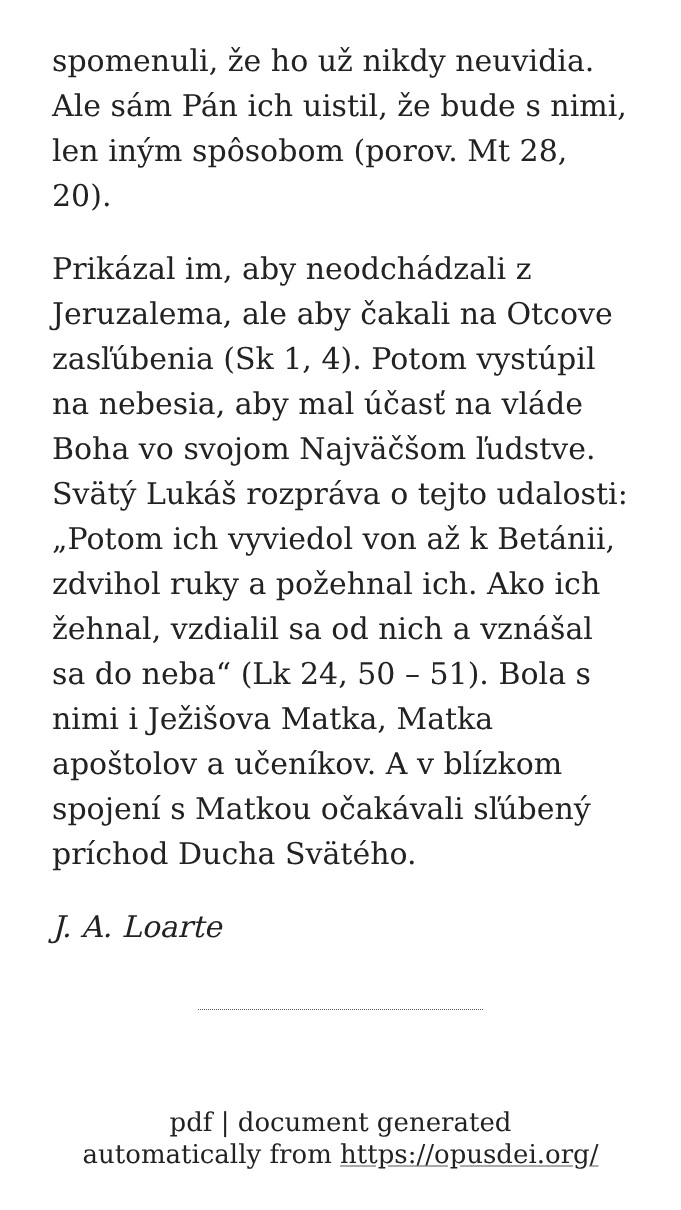spomenuli, že ho už nikdy neuvidia. Ale sám Pán ich uistil, že bude s nimi, len iným spôsobom (porov. Mt 28, 20).
Prikázal im, aby neodchádzali z Jeruzalema, ale aby čakali na Otcove zasľúbenia (Sk 1, 4). Potom vystúpil na nebesia, aby mal účasť na vláde Boha vo svojom Najväčšom ľudstve. Svätý Lukáš rozpráva o tejto udalosti: „Potom ich vyviedol von až k Betánii, zdvihol ruky a požehnal ich. Ako ich žehnal, vzdialil sa od nich a vznášal sa do neba“ (Lk 24, 50 – 51). Bola s nimi i Ježišova Matka, Matka apoštolov a učeníkov. A v blízkom spojení s Matkou očakávali sľúbený príchod Ducha Svätého.
J. A. Loarte
pdf | document generated
automatically from https://opusdei.org/